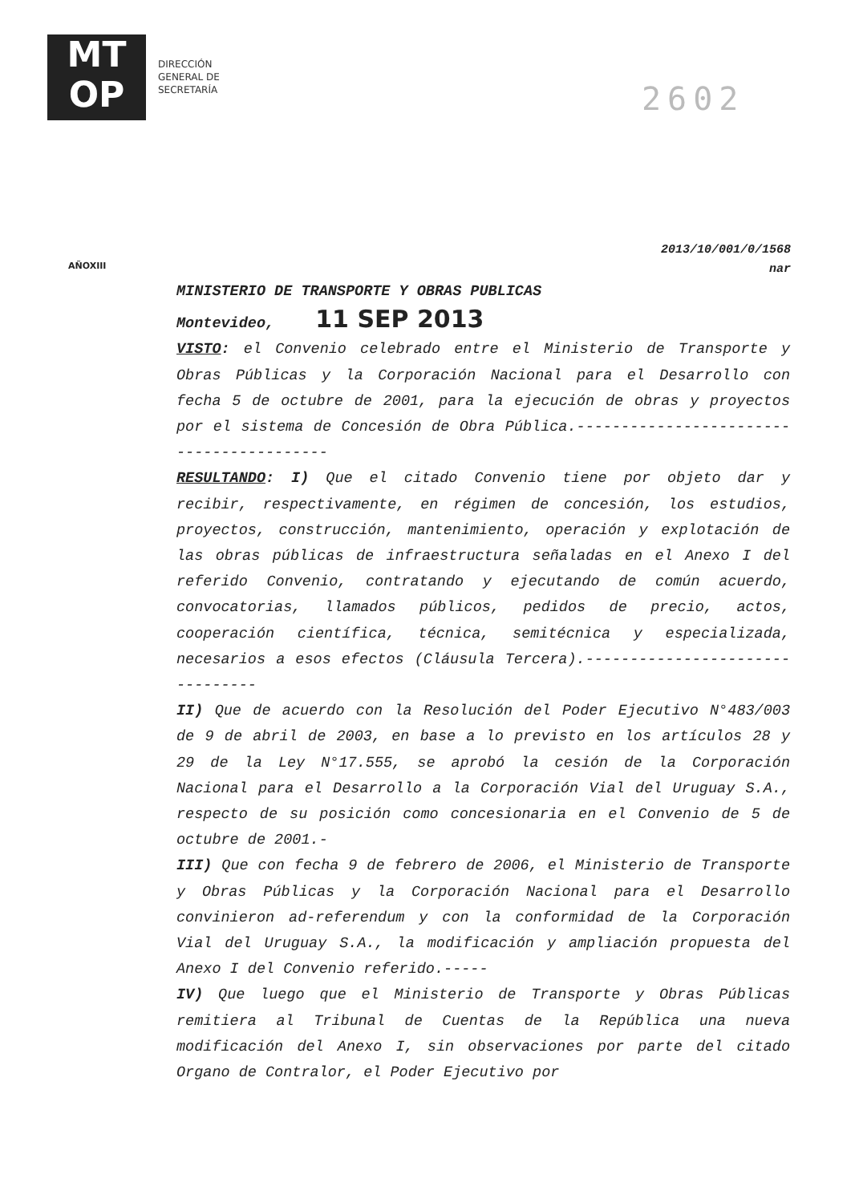MT
OP
DIRECCIÓN
GENERAL DE
SECRETARÍA
2602
AÑOXIII
2013/10/001/0/1568
nar
MINISTERIO DE TRANSPORTE Y OBRAS PUBLICAS
Montevideo, 11 SEP 2013
VISTO: el Convenio celebrado entre el Ministerio de Transporte y Obras Públicas y la Corporación Nacional para el Desarrollo con fecha 5 de octubre de 2001, para la ejecución de obras y proyectos por el sistema de Concesión de Obra Pública.-----------------------------------------
RESULTANDO: I) Que el citado Convenio tiene por objeto dar y recibir, respectivamente, en régimen de concesión, los estudios, proyectos, construcción, mantenimiento, operación y explotación de las obras públicas de infraestructura señaladas en el Anexo I del referido Convenio, contratando y ejecutando de común acuerdo, convocatorias, llamados públicos, pedidos de precio, actos, cooperación científica, técnica, semitécnica y especializada, necesarios a esos efectos (Cláusula Tercera).--------------------------------
II) Que de acuerdo con la Resolución del Poder Ejecutivo N°483/003 de 9 de abril de 2003, en base a lo previsto en los artículos 28 y 29 de la Ley N°17.555, se aprobó la cesión de la Corporación Nacional para el Desarrollo a la Corporación Vial del Uruguay S.A., respecto de su posición como concesionaria en el Convenio de 5 de octubre de 2001.-
III) Que con fecha 9 de febrero de 2006, el Ministerio de Transporte y Obras Públicas y la Corporación Nacional para el Desarrollo convinieron ad-referendum y con la conformidad de la Corporación Vial del Uruguay S.A., la modificación y ampliación propuesta del Anexo I del Convenio referido.-----
IV) Que luego que el Ministerio de Transporte y Obras Públicas remitiera al Tribunal de Cuentas de la República una nueva modificación del Anexo I, sin observaciones por parte del citado Organo de Contralor, el Poder Ejecutivo por